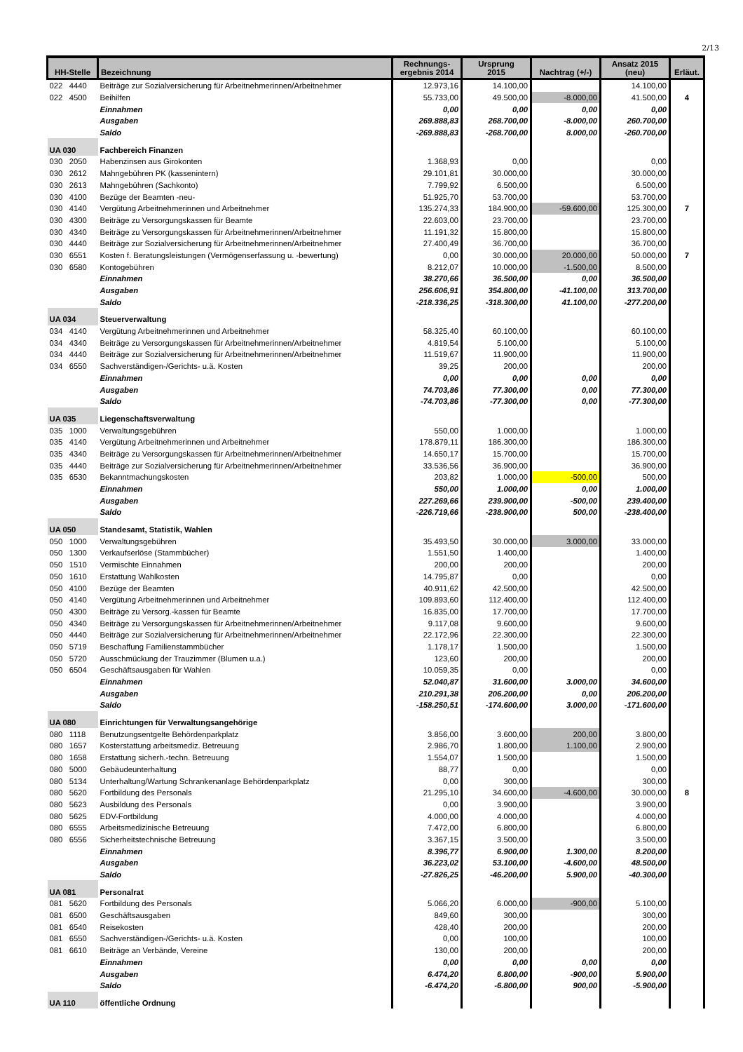2/13
| HH-Stelle | Bezeichnung | Rechnungs- ergebnis 2014 | Ursprung 2015 | Nachtrag (+/-) | Ansatz 2015 (neu) | Erläut. |
| --- | --- | --- | --- | --- | --- | --- |
| 022 4440 | Beiträge zur Sozialversicherung für Arbeitnehmerinnen/Arbeitnehmer | 12.973,16 | 14.100,00 | | 14.100,00 | |
| 022 4500 | Beihilfen | 55.733,00 | 49.500,00 | -8.000,00 | 41.500,00 | 4 |
| | Einnahmen | 0,00 | 0,00 | 0,00 | 0,00 | |
| | Ausgaben | 269.888,83 | 268.700,00 | -8.000,00 | 260.700,00 | |
| | Saldo | -269.888,83 | -268.700,00 | 8.000,00 | -260.700,00 | |
| UA 030 | Fachbereich Finanzen | | | | | |
| 030 2050 | Habenzinsen aus Girokonten | 1.368,93 | 0,00 | | 0,00 | |
| 030 2612 | Mahngebühren PK (kassenintern) | 29.101,81 | 30.000,00 | | 30.000,00 | |
| 030 2613 | Mahngebühren (Sachkonto) | 7.799,92 | 6.500,00 | | 6.500,00 | |
| 030 4100 | Bezüge der Beamten -neu- | 51.925,70 | 53.700,00 | | 53.700,00 | |
| 030 4140 | Vergütung Arbeitnehmerinnen und Arbeitnehmer | 135.274,33 | 184.900,00 | -59.600,00 | 125.300,00 | 7 |
| 030 4300 | Beiträge zu Versorgungskassen für Beamte | 22.603,00 | 23.700,00 | | 23.700,00 | |
| 030 4340 | Beiträge zu Versorgungskassen für Arbeitnehmerinnen/Arbeitnehmer | 11.191,32 | 15.800,00 | | 15.800,00 | |
| 030 4440 | Beiträge zur Sozialversicherung für Arbeitnehmerinnen/Arbeitnehmer | 27.400,49 | 36.700,00 | | 36.700,00 | |
| 030 6551 | Kosten f. Beratungsleistungen (Vermögenserfassung u. -bewertung) | 0,00 | 30.000,00 | 20.000,00 | 50.000,00 | 7 |
| 030 6580 | Kontogebühren | 8.212,07 | 10.000,00 | -1.500,00 | 8.500,00 | |
| | Einnahmen | 38.270,66 | 36.500,00 | 0,00 | 36.500,00 | |
| | Ausgaben | 256.606,91 | 354.800,00 | -41.100,00 | 313.700,00 | |
| | Saldo | -218.336,25 | -318.300,00 | 41.100,00 | -277.200,00 | |
| UA 034 | Steuerverwaltung | | | | | |
| 034 4140 | Vergütung Arbeitnehmerinnen und Arbeitnehmer | 58.325,40 | 60.100,00 | | 60.100,00 | |
| 034 4340 | Beiträge zu Versorgungskassen für Arbeitnehmerinnen/Arbeitnehmer | 4.819,54 | 5.100,00 | | 5.100,00 | |
| 034 4440 | Beiträge zur Sozialversicherung für Arbeitnehmerinnen/Arbeitnehmer | 11.519,67 | 11.900,00 | | 11.900,00 | |
| 034 6550 | Sachverständigen-/Gerichts- u.ä. Kosten | 39,25 | 200,00 | | 200,00 | |
| | Einnahmen | 0,00 | 0,00 | 0,00 | 0,00 | |
| | Ausgaben | 74.703,86 | 77.300,00 | 0,00 | 77.300,00 | |
| | Saldo | -74.703,86 | -77.300,00 | 0,00 | -77.300,00 | |
| UA 035 | Liegenschaftsverwaltung | | | | | |
| 035 1000 | Verwaltungsgebühren | 550,00 | 1.000,00 | | 1.000,00 | |
| 035 4140 | Vergütung Arbeitnehmerinnen und Arbeitnehmer | 178.879,11 | 186.300,00 | | 186.300,00 | |
| 035 4340 | Beiträge zu Versorgungskassen für Arbeitnehmerinnen/Arbeitnehmer | 14.650,17 | 15.700,00 | | 15.700,00 | |
| 035 4440 | Beiträge zur Sozialversicherung für Arbeitnehmerinnen/Arbeitnehmer | 33.536,56 | 36.900,00 | | 36.900,00 | |
| 035 6530 | Bekanntmachungskosten | 203,82 | 1.000,00 | -500,00 | 500,00 | |
| | Einnahmen | 550,00 | 1.000,00 | 0,00 | 1.000,00 | |
| | Ausgaben | 227.269,66 | 239.900,00 | -500,00 | 239.400,00 | |
| | Saldo | -226.719,66 | -238.900,00 | 500,00 | -238.400,00 | |
| UA 050 | Standesamt, Statistik, Wahlen | | | | | |
| 050 1000 | Verwaltungsgebühren | 35.493,50 | 30.000,00 | 3.000,00 | 33.000,00 | |
| 050 1300 | Verkaufserlöse (Stammbücher) | 1.551,50 | 1.400,00 | | 1.400,00 | |
| 050 1510 | Vermischte Einnahmen | 200,00 | 200,00 | | 200,00 | |
| 050 1610 | Erstattung Wahlkosten | 14.795,87 | 0,00 | | 0,00 | |
| 050 4100 | Bezüge der Beamten | 40.911,62 | 42.500,00 | | 42.500,00 | |
| 050 4140 | Vergütung Arbeitnehmerinnen und Arbeitnehmer | 109.893,60 | 112.400,00 | | 112.400,00 | |
| 050 4300 | Beiträge zu Versorg.-kassen für Beamte | 16.835,00 | 17.700,00 | | 17.700,00 | |
| 050 4340 | Beiträge zu Versorgungskassen für Arbeitnehmerinnen/Arbeitnehmer | 9.117,08 | 9.600,00 | | 9.600,00 | |
| 050 4440 | Beiträge zur Sozialversicherung für Arbeitnehmerinnen/Arbeitnehmer | 22.172,96 | 22.300,00 | | 22.300,00 | |
| 050 5719 | Beschaffung Familienstammbücher | 1.178,17 | 1.500,00 | | 1.500,00 | |
| 050 5720 | Ausschmückung der Trauzimmer (Blumen u.a.) | 123,60 | 200,00 | | 200,00 | |
| 050 6504 | Geschäftsausgaben für Wahlen | 10.059,35 | 0,00 | | 0,00 | |
| | Einnahmen | 52.040,87 | 31.600,00 | 3.000,00 | 34.600,00 | |
| | Ausgaben | 210.291,38 | 206.200,00 | 0,00 | 206.200,00 | |
| | Saldo | -158.250,51 | -174.600,00 | 3.000,00 | -171.600,00 | |
| UA 080 | Einrichtungen für Verwaltungsangehörige | | | | | |
| 080 1118 | Benutzungsentgelte Behördenparkplatz | 3.856,00 | 3.600,00 | 200,00 | 3.800,00 | |
| 080 1657 | Kosterstattung arbeitsmediz. Betreuung | 2.986,70 | 1.800,00 | 1.100,00 | 2.900,00 | |
| 080 1658 | Erstattung sicherh.-techn. Betreuung | 1.554,07 | 1.500,00 | | 1.500,00 | |
| 080 5000 | Gebäudeunterhaltung | 88,77 | 0,00 | | 0,00 | |
| 080 5134 | Unterhaltung/Wartung Schrankenanlage Behördenparkplatz | 0,00 | 300,00 | | 300,00 | |
| 080 5620 | Fortbildung des Personals | 21.295,10 | 34.600,00 | -4.600,00 | 30.000,00 | 8 |
| 080 5623 | Ausbildung des Personals | 0,00 | 3.900,00 | | 3.900,00 | |
| 080 5625 | EDV-Fortbildung | 4.000,00 | 4.000,00 | | 4.000,00 | |
| 080 6555 | Arbeitsmedizinische Betreuung | 7.472,00 | 6.800,00 | | 6.800,00 | |
| 080 6556 | Sicherheitstechnische Betreuung | 3.367,15 | 3.500,00 | | 3.500,00 | |
| | Einnahmen | 8.396,77 | 6.900,00 | 1.300,00 | 8.200,00 | |
| | Ausgaben | 36.223,02 | 53.100,00 | -4.600,00 | 48.500,00 | |
| | Saldo | -27.826,25 | -46.200,00 | 5.900,00 | -40.300,00 | |
| UA 081 | Personalrat | | | | | |
| 081 5620 | Fortbildung des Personals | 5.066,20 | 6.000,00 | -900,00 | 5.100,00 | |
| 081 6500 | Geschäftsausgaben | 849,60 | 300,00 | | 300,00 | |
| 081 6540 | Reisekosten | 428,40 | 200,00 | | 200,00 | |
| 081 6550 | Sachverständigen-/Gerichts- u.ä. Kosten | 0,00 | 100,00 | | 100,00 | |
| 081 6610 | Beiträge an Verbände, Vereine | 130,00 | 200,00 | | 200,00 | |
| | Einnahmen | 0,00 | 0,00 | 0,00 | 0,00 | |
| | Ausgaben | 6.474,20 | 6.800,00 | -900,00 | 5.900,00 | |
| | Saldo | -6.474,20 | -6.800,00 | 900,00 | -5.900,00 | |
| UA 110 | öffentliche Ordnung | | | | | |